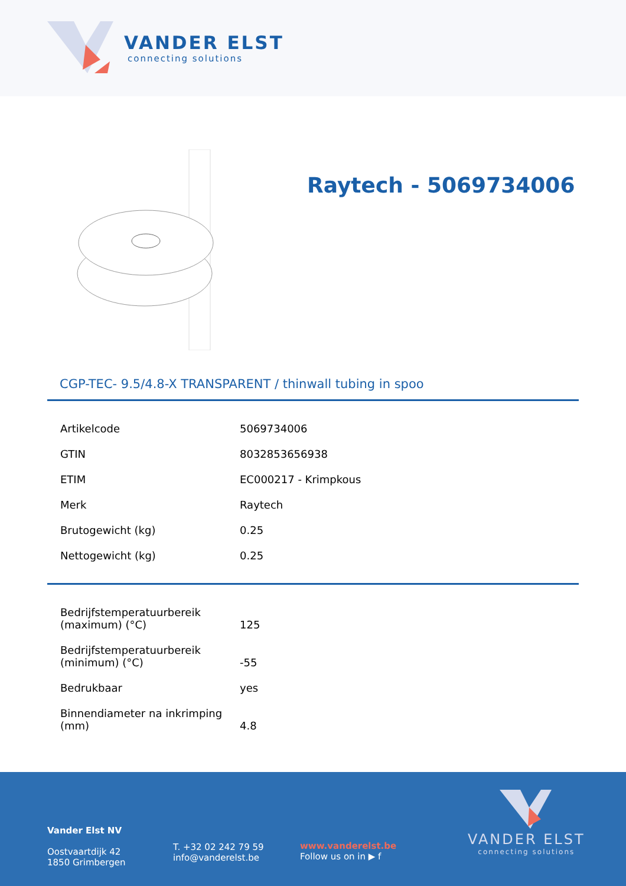VANDER ELST
connecting solutions
Raytech - 5069734006
CGP-TEC- 9.5/4.8-X TRANSPARENT / thinwall tubing in spoo
| Artikelcode | 5069734006 |
| GTIN | 8032853656938 |
| ETIM | EC000217 - Krimpkous |
| Merk | Raytech |
| Brutogewicht (kg) | 0.25 |
| Nettogewicht (kg) | 0.25 |
| Bedrijfstemperatuurbereik (maximum) (°C) | 125 |
| Bedrijfstemperatuurbereik (minimum) (°C) | -55 |
| Bedrukbaar | yes |
| Binnendiameter na inkrimping (mm) | 4.8 |
Vander Elst NV
Oostvaartdijk 42
1850 Grimbergen
T. +32 02 242 79 59
info@vanderelst.be
www.vanderelst.be
Follow us on in ▶ f
VANDER ELST
connecting solutions